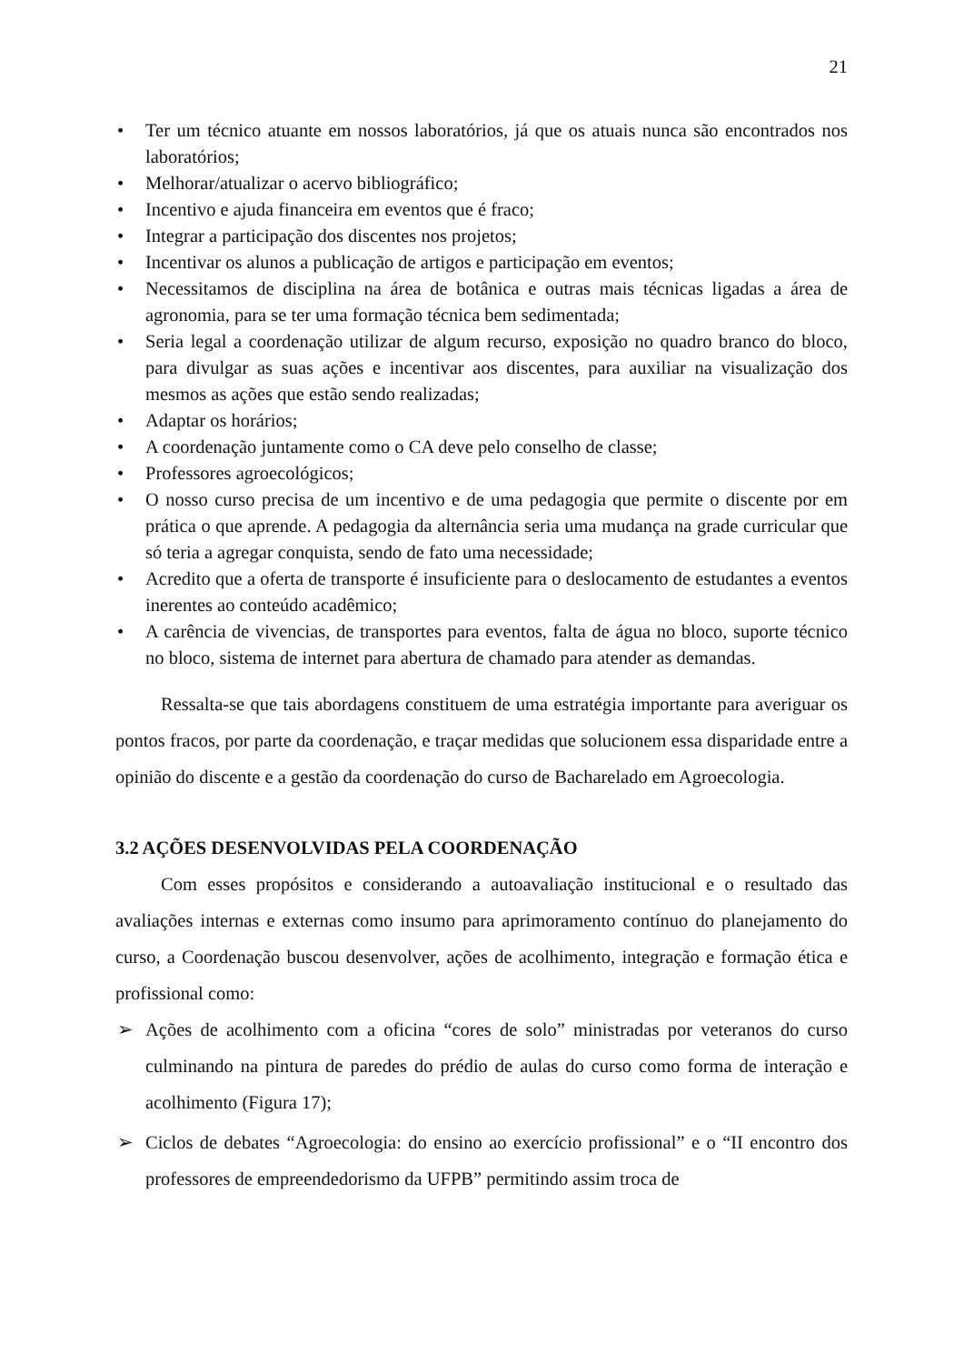21
• Ter um técnico atuante em nossos laboratórios, já que os atuais nunca são encontrados nos laboratórios;
• Melhorar/atualizar o acervo bibliográfico;
• Incentivo e ajuda financeira em eventos que é fraco;
• Integrar a participação dos discentes nos projetos;
• Incentivar os alunos a publicação de artigos e participação em eventos;
• Necessitamos de disciplina na área de botânica e outras mais técnicas ligadas a área de agronomia, para se ter uma formação técnica bem sedimentada;
• Seria legal a coordenação utilizar de algum recurso, exposição no quadro branco do bloco, para divulgar as suas ações e incentivar aos discentes, para auxiliar na visualização dos mesmos as ações que estão sendo realizadas;
• Adaptar os horários;
• A coordenação juntamente como o CA deve pelo conselho de classe;
• Professores agroecológicos;
• O nosso curso precisa de um incentivo e de uma pedagogia que permite o discente por em prática o que aprende. A pedagogia da alternância seria uma mudança na grade curricular que só teria a agregar conquista, sendo de fato uma necessidade;
• Acredito que a oferta de transporte é insuficiente para o deslocamento de estudantes a eventos inerentes ao conteúdo acadêmico;
• A carência de vivencias, de transportes para eventos, falta de água no bloco, suporte técnico no bloco, sistema de internet para abertura de chamado para atender as demandas.
Ressalta-se que tais abordagens constituem de uma estratégia importante para averiguar os pontos fracos, por parte da coordenação, e traçar medidas que solucionem essa disparidade entre a opinião do discente e a gestão da coordenação do curso de Bacharelado em Agroecologia.
3.2 AÇÕES DESENVOLVIDAS PELA COORDENAÇÃO
Com esses propósitos e considerando a autoavaliação institucional e o resultado das avaliações internas e externas como insumo para aprimoramento contínuo do planejamento do curso, a Coordenação buscou desenvolver, ações de acolhimento, integração e formação ética e profissional como:
➢ Ações de acolhimento com a oficina “cores de solo” ministradas por veteranos do curso culminando na pintura de paredes do prédio de aulas do curso como forma de interação e acolhimento (Figura 17);
➢ Ciclos de debates “Agroecologia: do ensino ao exercício profissional” e o “II encontro dos professores de empreendedorismo da UFPB” permitindo assim troca de